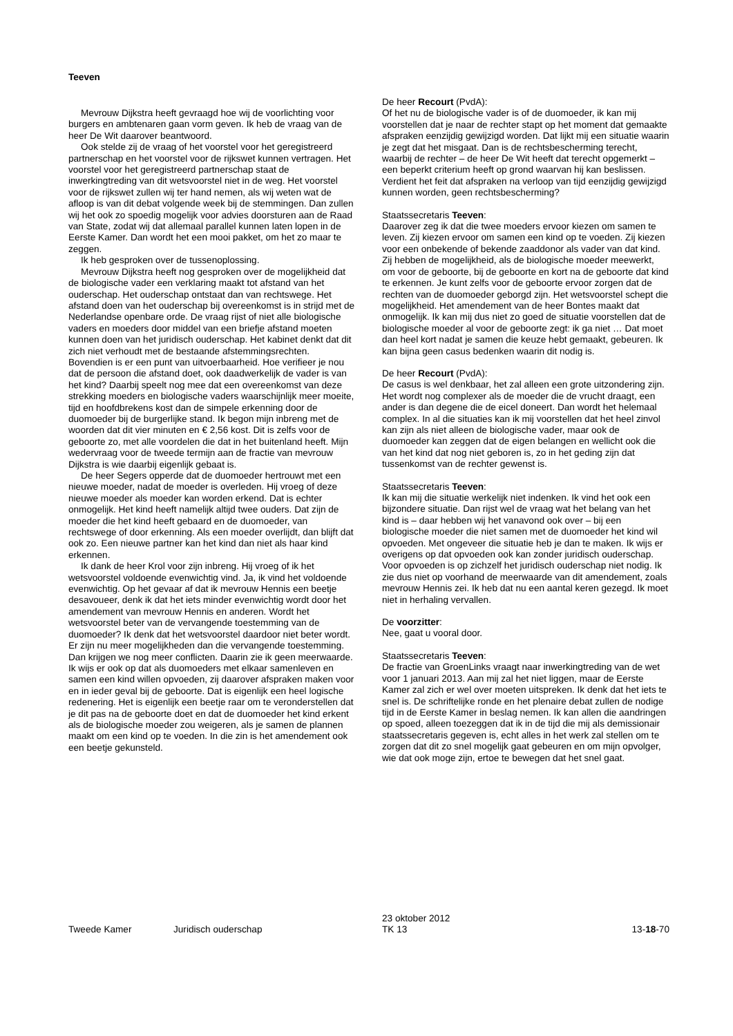Teeven
Mevrouw Dijkstra heeft gevraagd hoe wij de voorlichting voor burgers en ambtenaren gaan vorm geven. Ik heb de vraag van de heer De Wit daarover beantwoord.
Ook stelde zij de vraag of het voorstel voor het geregistreerd partnerschap en het voorstel voor de rijkswet kunnen vertragen. Het voorstel voor het geregistreerd partnerschap staat de inwerkingtreding van dit wetsvoorstel niet in de weg. Het voorstel voor de rijkswet zullen wij ter hand nemen, als wij weten wat de afloop is van dit debat volgende week bij de stemmingen. Dan zullen wij het ook zo spoedig mogelijk voor advies doorsturen aan de Raad van State, zodat wij dat allemaal parallel kunnen laten lopen in de Eerste Kamer. Dan wordt het een mooi pakket, om het zo maar te zeggen.
Ik heb gesproken over de tussenoplossing.
Mevrouw Dijkstra heeft nog gesproken over de mogelijkheid dat de biologische vader een verklaring maakt tot afstand van het ouderschap. Het ouderschap ontstaat dan van rechtswege. Het afstand doen van het ouderschap bij overeenkomst is in strijd met de Nederlandse openbare orde. De vraag rijst of niet alle biologische vaders en moeders door middel van een briefje afstand moeten kunnen doen van het juridisch ouderschap. Het kabinet denkt dat dit zich niet verhoudt met de bestaande afstemmingsrechten. Bovendien is er een punt van uitvoerbaarheid. Hoe verifieer je nou dat de persoon die afstand doet, ook daadwerkelijk de vader is van het kind? Daarbij speelt nog mee dat een overeenkomst van deze strekking moeders en biologische vaders waarschijnlijk meer moeite, tijd en hoofdbrekens kost dan de simpele erkenning door de duomoeder bij de burgerlijke stand. Ik begon mijn inbreng met de woorden dat dit vier minuten en € 2,56 kost. Dit is zelfs voor de geboorte zo, met alle voordelen die dat in het buitenland heeft. Mijn wedervraag voor de tweede termijn aan de fractie van mevrouw Dijkstra is wie daarbij eigenlijk gebaat is.
De heer Segers opperde dat de duomoeder hertrouwt met een nieuwe moeder, nadat de moeder is overleden. Hij vroeg of deze nieuwe moeder als moeder kan worden erkend. Dat is echter onmogelijk. Het kind heeft namelijk altijd twee ouders. Dat zijn de moeder die het kind heeft gebaard en de duomoeder, van rechtswege of door erkenning. Als een moeder overlijdt, dan blijft dat ook zo. Een nieuwe partner kan het kind dan niet als haar kind erkennen.
Ik dank de heer Krol voor zijn inbreng. Hij vroeg of ik het wetsvoorstel voldoende evenwichtig vind. Ja, ik vind het voldoende evenwichtig. Op het gevaar af dat ik mevrouw Hennis een beetje desavoueer, denk ik dat het iets minder evenwichtig wordt door het amendement van mevrouw Hennis en anderen. Wordt het wetsvoorstel beter van de vervangende toestemming van de duomoeder? Ik denk dat het wetsvoorstel daardoor niet beter wordt. Er zijn nu meer mogelijkheden dan die vervangende toestemming. Dan krijgen we nog meer conflicten. Daarin zie ik geen meerwaarde. Ik wijs er ook op dat als duomoeders met elkaar samenleven en samen een kind willen opvoeden, zij daarover afspraken maken voor en in ieder geval bij de geboorte. Dat is eigenlijk een heel logische redenering. Het is eigenlijk een beetje raar om te veronderstellen dat je dit pas na de geboorte doet en dat de duomoeder het kind erkent als de biologische moeder zou weigeren, als je samen de plannen maakt om een kind op te voeden. In die zin is het amendement ook een beetje gekunsteld.
De heer Recourt (PvdA):
Of het nu de biologische vader is of de duomoeder, ik kan mij voorstellen dat je naar de rechter stapt op het moment dat gemaakte afspraken eenzijdig gewijzigd worden. Dat lijkt mij een situatie waarin je zegt dat het misgaat. Dan is de rechtsbescherming terecht, waarbij de rechter – de heer De Wit heeft dat terecht opgemerkt – een beperkt criterium heeft op grond waarvan hij kan beslissen. Verdient het feit dat afspraken na verloop van tijd eenzijdig gewijzigd kunnen worden, geen rechtsbescherming?
Staatssecretaris Teeven:
Daarover zeg ik dat die twee moeders ervoor kiezen om samen te leven. Zij kiezen ervoor om samen een kind op te voeden. Zij kiezen voor een onbekende of bekende zaaddonor als vader van dat kind. Zij hebben de mogelijkheid, als de biologische moeder meewerkt, om voor de geboorte, bij de geboorte en kort na de geboorte dat kind te erkennen. Je kunt zelfs voor de geboorte ervoor zorgen dat de rechten van de duomoeder geborgd zijn. Het wetsvoorstel schept die mogelijkheid. Het amendement van de heer Bontes maakt dat onmogelijk. Ik kan mij dus niet zo goed de situatie voorstellen dat de biologische moeder al voor de geboorte zegt: ik ga niet … Dat moet dan heel kort nadat je samen die keuze hebt gemaakt, gebeuren. Ik kan bijna geen casus bedenken waarin dit nodig is.
De heer Recourt (PvdA):
De casus is wel denkbaar, het zal alleen een grote uitzondering zijn. Het wordt nog complexer als de moeder die de vrucht draagt, een ander is dan degene die de eicel doneert. Dan wordt het helemaal complex. In al die situaties kan ik mij voorstellen dat het heel zinvol kan zijn als niet alleen de biologische vader, maar ook de duomoeder kan zeggen dat de eigen belangen en wellicht ook die van het kind dat nog niet geboren is, zo in het geding zijn dat tussenkomst van de rechter gewenst is.
Staatssecretaris Teeven:
Ik kan mij die situatie werkelijk niet indenken. Ik vind het ook een bijzondere situatie. Dan rijst wel de vraag wat het belang van het kind is – daar hebben wij het vanavond ook over – bij een biologische moeder die niet samen met de duomoeder het kind wil opvoeden. Met ongeveer die situatie heb je dan te maken. Ik wijs er overigens op dat opvoeden ook kan zonder juridisch ouderschap. Voor opvoeden is op zichzelf het juridisch ouderschap niet nodig. Ik zie dus niet op voorhand de meerwaarde van dit amendement, zoals mevrouw Hennis zei. Ik heb dat nu een aantal keren gezegd. Ik moet niet in herhaling vervallen.
De voorzitter:
Nee, gaat u vooral door.
Staatssecretaris Teeven:
De fractie van GroenLinks vraagt naar inwerkingtreding van de wet voor 1 januari 2013. Aan mij zal het niet liggen, maar de Eerste Kamer zal zich er wel over moeten uitspreken. Ik denk dat het iets te snel is. De schriftelijke ronde en het plenaire debat zullen de nodige tijd in de Eerste Kamer in beslag nemen. Ik kan allen die aandringen op spoed, alleen toezeggen dat ik in de tijd die mij als demissionair staatssecretaris gegeven is, echt alles in het werk zal stellen om te zorgen dat dit zo snel mogelijk gaat gebeuren en om mijn opvolger, wie dat ook moge zijn, ertoe te bewegen dat het snel gaat.
Tweede Kamer Juridisch ouderschap 23 oktober 2012
TK 13 13-18-70